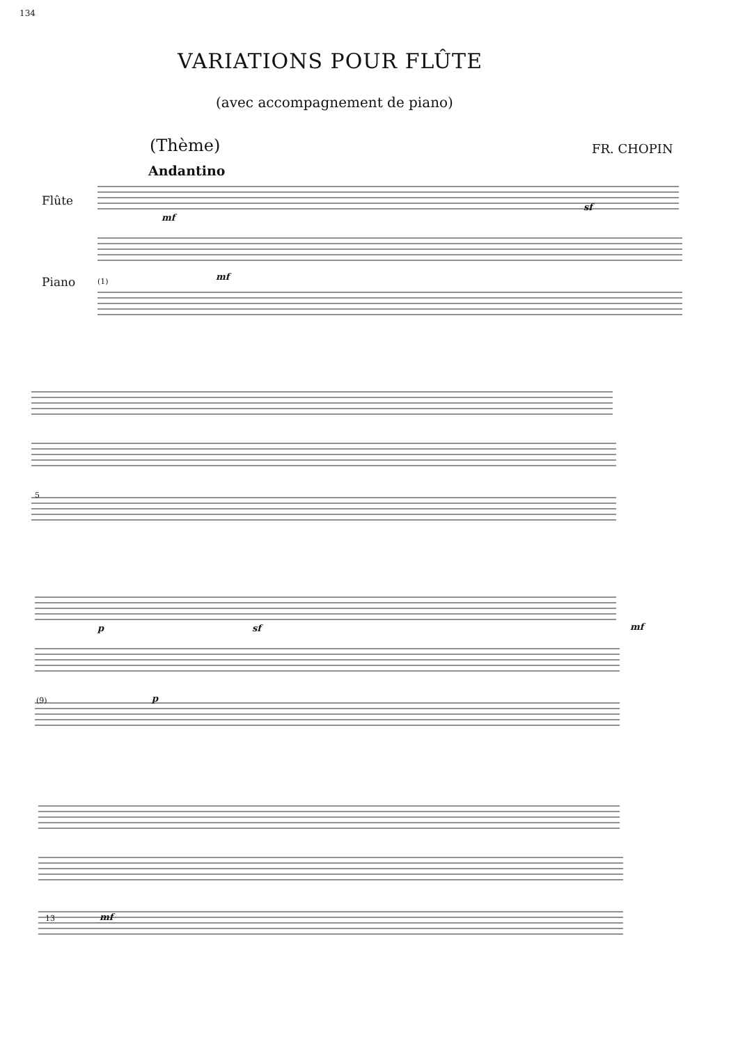134
VARIATIONS POUR FLÛTE
(avec accompagnement de piano)
(Thème) FR. CHOPIN
Andantino
Flûte
Piano (1)
mf
mf
sf
5
p sf mf
p
(9)
13 mf